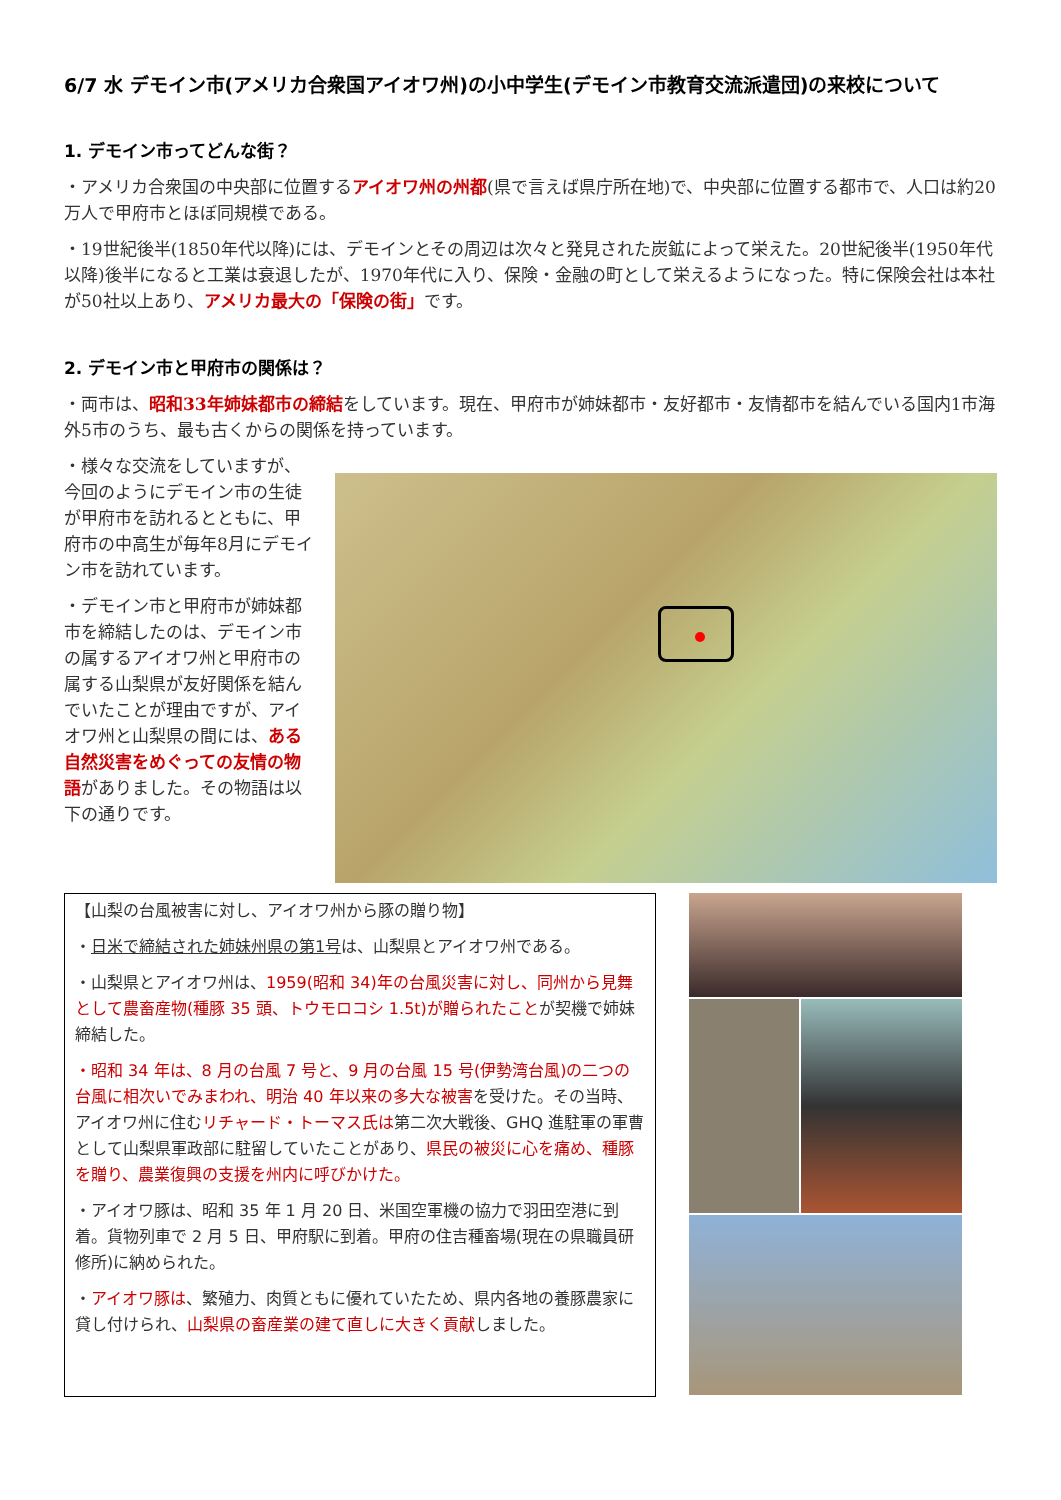6/7 水 デモイン市(アメリカ合衆国アイオワ州)の小中学生(デモイン市教育交流派遣団)の来校について
1. デモイン市ってどんな街？
・アメリカ合衆国の中央部に位置するアイオワ州の州都(県で言えば県庁所在地)で、中央部に位置する都市で、人口は約20万人で甲府市とほぼ同規模である。
・19世紀後半(1850年代以降)には、デモインとその周辺は次々と発見された炭鉱によって栄えた。20世紀後半(1950年代以降)後半になると工業は衰退したが、1970年代に入り、保険・金融の町として栄えるようになった。特に保険会社は本社が50社以上あり、アメリカ最大の「保険の街」です。
2. デモイン市と甲府市の関係は？
・両市は、昭和33年姉妹都市の締結をしています。現在、甲府市が姉妹都市・友好都市・友情都市を結んでいる国内1市海外5市のうち、最も古くからの関係を持っています。
・様々な交流をしていますが、今回のようにデモイン市の生徒が甲府市を訪れるとともに、甲府市の中高生が毎年8月にデモイン市を訪れています。
・デモイン市と甲府市が姉妹都市を締結したのは、デモイン市の属するアイオワ州と甲府市の属する山梨県が友好関係を結んでいたことが理由ですが、アイオワ州と山梨県の間には、ある自然災害をめぐっての友情の物語がありました。その物語は以下の通りです。
【山梨の台風被害に対し、アイオワ州から豚の贈り物】
・日米で締結された姉妹州県の第1号は、山梨県とアイオワ州である。
・山梨県とアイオワ州は、1959(昭和 34)年の台風災害に対し、同州から見舞として農畜産物(種豚 35 頭、トウモロコシ 1.5t)が贈られたことが契機で姉妹締結した。
・昭和 34 年は、8 月の台風 7 号と、9 月の台風 15 号(伊勢湾台風)の二つの台風に相次いでみまわれ、明治 40 年以来の多大な被害を受けた。その当時、アイオワ州に住むリチャード・トーマス氏は第二次大戦後、GHQ 進駐軍の軍曹として山梨県軍政部に駐留していたことがあり、県民の被災に心を痛め、種豚を贈り、農業復興の支援を州内に呼びかけた。
・アイオワ豚は、昭和 35 年 1 月 20 日、米国空軍機の協力で羽田空港に到着。貨物列車で 2 月 5 日、甲府駅に到着。甲府の住吉種畜場(現在の県職員研修所)に納められた。
・アイオワ豚は、繁殖力、肉質ともに優れていたため、県内各地の養豚農家に貸し付けられ、山梨県の畜産業の建て直しに大きく貢献しました。